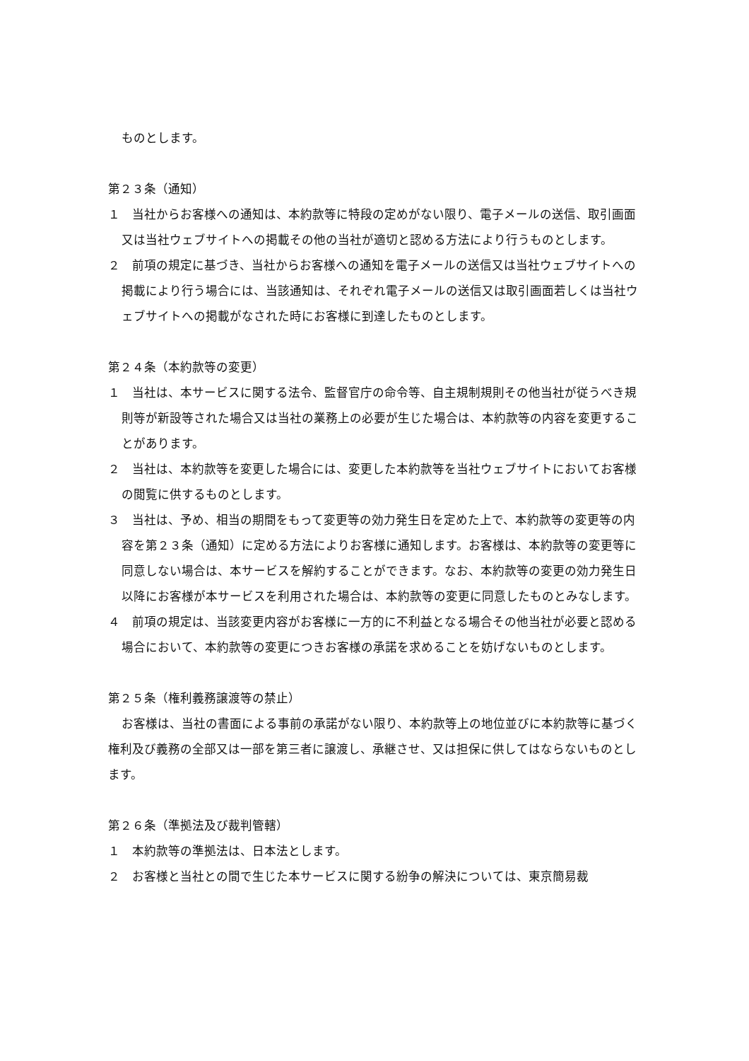ものとします。
第２３条（通知）
１　当社からお客様への通知は、本約款等に特段の定めがない限り、電子メールの送信、取引画面又は当社ウェブサイトへの掲載その他の当社が適切と認める方法により行うものとします。
２　前項の規定に基づき、当社からお客様への通知を電子メールの送信又は当社ウェブサイトへの掲載により行う場合には、当該通知は、それぞれ電子メールの送信又は取引画面若しくは当社ウェブサイトへの掲載がなされた時にお客様に到達したものとします。
第２４条（本約款等の変更）
１　当社は、本サービスに関する法令、監督官庁の命令等、自主規制規則その他当社が従うべき規則等が新設等された場合又は当社の業務上の必要が生じた場合は、本約款等の内容を変更することがあります。
２　当社は、本約款等を変更した場合には、変更した本約款等を当社ウェブサイトにおいてお客様の閲覧に供するものとします。
３　当社は、予め、相当の期間をもって変更等の効力発生日を定めた上で、本約款等の変更等の内容を第２３条（通知）に定める方法によりお客様に通知します。お客様は、本約款等の変更等に同意しない場合は、本サービスを解約することができます。なお、本約款等の変更の効力発生日以降にお客様が本サービスを利用された場合は、本約款等の変更に同意したものとみなします。
４　前項の規定は、当該変更内容がお客様に一方的に不利益となる場合その他当社が必要と認める場合において、本約款等の変更につきお客様の承諾を求めることを妨げないものとします。
第２５条（権利義務譲渡等の禁止）
お客様は、当社の書面による事前の承諾がない限り、本約款等上の地位並びに本約款等に基づく権利及び義務の全部又は一部を第三者に譲渡し、承継させ、又は担保に供してはならないものとします。
第２６条（準拠法及び裁判管轄）
１　本約款等の準拠法は、日本法とします。
２　お客様と当社との間で生じた本サービスに関する紛争の解決については、東京簡易裁